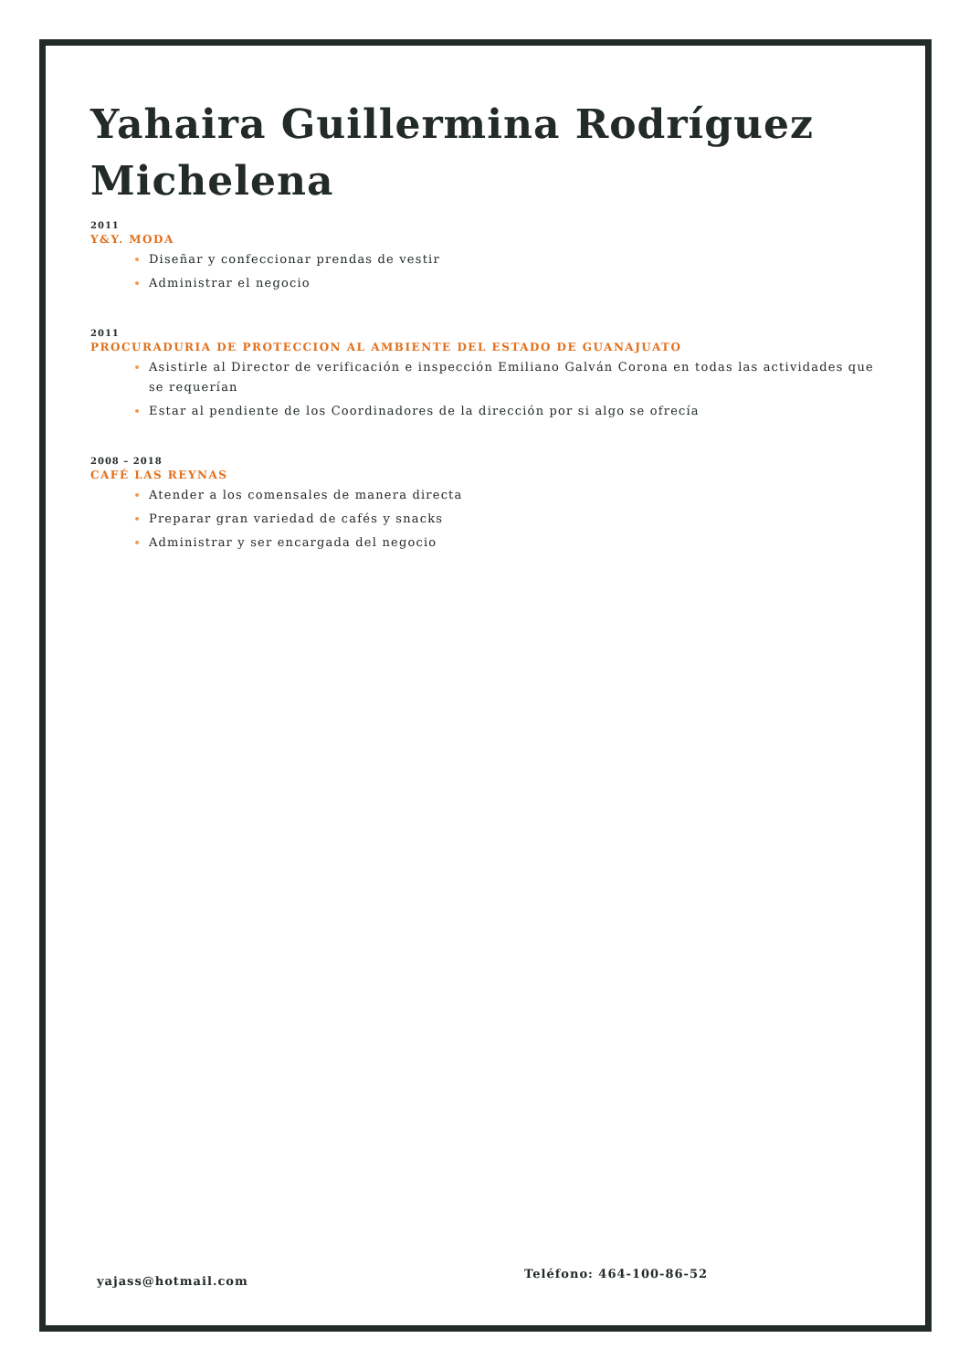Yahaira Guillermina Rodríguez Michelena
2011
Y&Y. MODA
Diseñar y confeccionar prendas de vestir
Administrar el negocio
2011
PROCURADURIA DE PROTECCION AL AMBIENTE DEL ESTADO DE GUANAJUATO
Asistirle al Director de verificación e inspección Emiliano Galván Corona en todas las actividades que se requerían
Estar al pendiente de los Coordinadores de la dirección por si algo se ofrecía
2008 – 2018
CAFÉ LAS REYNAS
Atender a los comensales de manera directa
Preparar gran variedad de cafés y snacks
Administrar y ser encargada del negocio
yajass@hotmail.com
Teléfono: 464-100-86-52